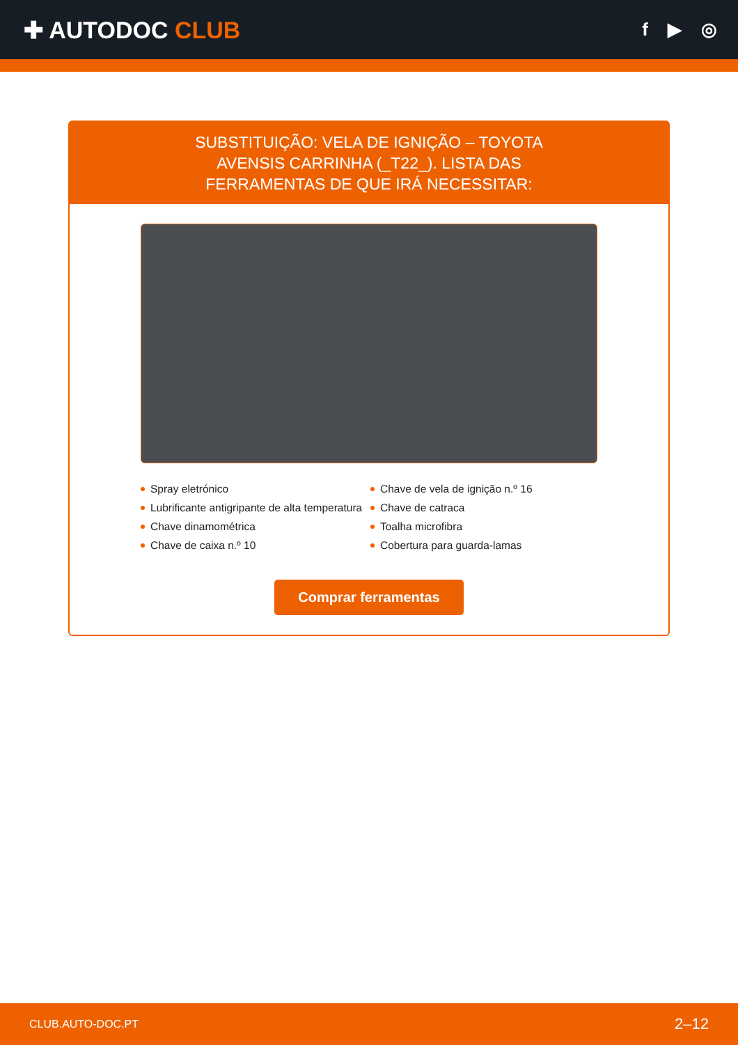✚ AUTODOC CLUB
f ▶ ◎
SUBSTITUIÇÃO: VELA DE IGNIÇÃO – TOYOTA AVENSIS CARRINHA (_T22_). LISTA DAS FERRAMENTAS DE QUE IRÁ NECESSITAR:
Spray eletrónico
Chave de vela de ignição n.º 16
Lubrificante antigripante de alta temperatura
Chave de catraca
Chave dinamométrica
Toalha microfibra
Chave de caixa n.º 10
Cobertura para guarda-lamas
Comprar ferramentas
CLUB.AUTO-DOC.PT 2–12